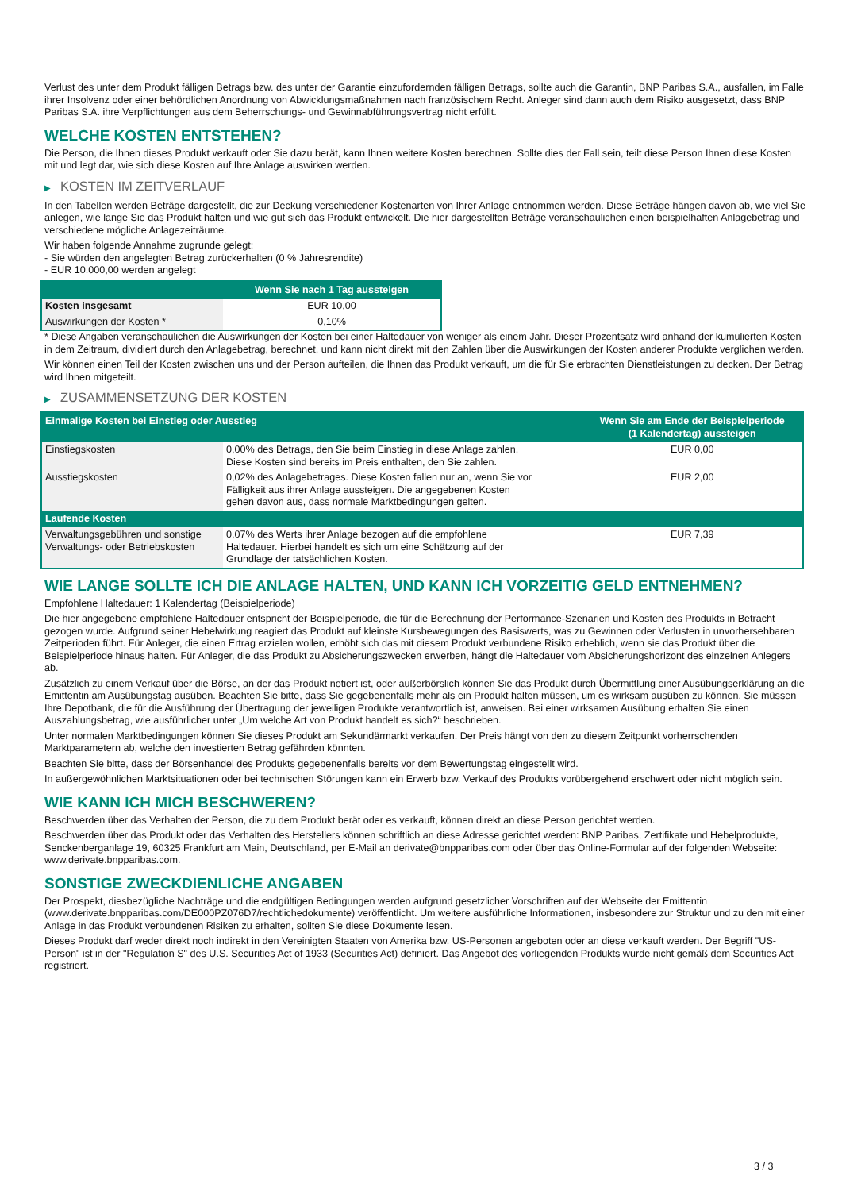Verlust des unter dem Produkt fälligen Betrags bzw. des unter der Garantie einzufordernden fälligen Betrags, sollte auch die Garantin, BNP Paribas S.A., ausfallen, im Falle ihrer Insolvenz oder einer behördlichen Anordnung von Abwicklungsmaßnahmen nach französischem Recht. Anleger sind dann auch dem Risiko ausgesetzt, dass BNP Paribas S.A. ihre Verpflichtungen aus dem Beherrschungs- und Gewinnabführungsvertrag nicht erfüllt.
WELCHE KOSTEN ENTSTEHEN?
Die Person, die Ihnen dieses Produkt verkauft oder Sie dazu berät, kann Ihnen weitere Kosten berechnen. Sollte dies der Fall sein, teilt diese Person Ihnen diese Kosten mit und legt dar, wie sich diese Kosten auf Ihre Anlage auswirken werden.
▶ KOSTEN IM ZEITVERLAUF
In den Tabellen werden Beträge dargestellt, die zur Deckung verschiedener Kostenarten von Ihrer Anlage entnommen werden. Diese Beträge hängen davon ab, wie viel Sie anlegen, wie lange Sie das Produkt halten und wie gut sich das Produkt entwickelt. Die hier dargestellten Beträge veranschaulichen einen beispielhaften Anlagebetrag und verschiedene mögliche Anlagezeiträume.
Wir haben folgende Annahme zugrunde gelegt:
- Sie würden den angelegten Betrag zurückerhalten (0 % Jahresrendite)
- EUR 10.000,00 werden angelegt
| | Wenn Sie nach 1 Tag aussteigen |
| --- | --- |
| Kosten insgesamt | EUR 10,00 |
| Auswirkungen der Kosten * | 0,10% |
* Diese Angaben veranschaulichen die Auswirkungen der Kosten bei einer Haltedauer von weniger als einem Jahr. Dieser Prozentsatz wird anhand der kumulierten Kosten in dem Zeitraum, dividiert durch den Anlagebetrag, berechnet, und kann nicht direkt mit den Zahlen über die Auswirkungen der Kosten anderer Produkte verglichen werden.
Wir können einen Teil der Kosten zwischen uns und der Person aufteilen, die Ihnen das Produkt verkauft, um die für Sie erbrachten Dienstleistungen zu decken. Der Betrag wird Ihnen mitgeteilt.
▶ ZUSAMMENSETZUNG DER KOSTEN
| Einmalige Kosten bei Einstieg oder Ausstieg | | Wenn Sie am Ende der Beispielperiode (1 Kalendertag) aussteigen |
| --- | --- | --- |
| Einstiegskosten | 0,00% des Betrags, den Sie beim Einstieg in diese Anlage zahlen. Diese Kosten sind bereits im Preis enthalten, den Sie zahlen. | EUR 0,00 |
| Ausstiegskosten | 0,02% des Anlagebetrages. Diese Kosten fallen nur an, wenn Sie vor Fälligkeit aus ihrer Anlage aussteigen. Die angegebenen Kosten gehen davon aus, dass normale Marktbedingungen gelten. | EUR 2,00 |
| Laufende Kosten | | |
| Verwaltungsgebühren und sonstige Verwaltungs- oder Betriebskosten | 0,07% des Werts ihrer Anlage bezogen auf die empfohlene Haltedauer. Hierbei handelt es sich um eine Schätzung auf der Grundlage der tatsächlichen Kosten. | EUR 7,39 |
WIE LANGE SOLLTE ICH DIE ANLAGE HALTEN, UND KANN ICH VORZEITIG GELD ENTNEHMEN?
Empfohlene Haltedauer: 1 Kalendertag (Beispielperiode)
Die hier angegebene empfohlene Haltedauer entspricht der Beispielperiode, die für die Berechnung der Performance-Szenarien und Kosten des Produkts in Betracht gezogen wurde. Aufgrund seiner Hebelwirkung reagiert das Produkt auf kleinste Kursbewegungen des Basiswerts, was zu Gewinnen oder Verlusten in unvorhersehbaren Zeitperioden führt. Für Anleger, die einen Ertrag erzielen wollen, erhöht sich das mit diesem Produkt verbundene Risiko erheblich, wenn sie das Produkt über die Beispielperiode hinaus halten. Für Anleger, die das Produkt zu Absicherungszwecken erwerben, hängt die Haltedauer vom Absicherungshorizont des einzelnen Anlegers ab.
Zusätzlich zu einem Verkauf über die Börse, an der das Produkt notiert ist, oder außerbörslich können Sie das Produkt durch Übermittlung einer Ausübungserklärung an die Emittentin am Ausübungstag ausüben. Beachten Sie bitte, dass Sie gegebenenfalls mehr als ein Produkt halten müssen, um es wirksam ausüben zu können. Sie müssen Ihre Depotbank, die für die Ausführung der Übertragung der jeweiligen Produkte verantwortlich ist, anweisen. Bei einer wirksamen Ausübung erhalten Sie einen Auszahlungsbetrag, wie ausführlicher unter „Um welche Art von Produkt handelt es sich?“ beschrieben.
Unter normalen Marktbedingungen können Sie dieses Produkt am Sekundärmarkt verkaufen. Der Preis hängt von den zu diesem Zeitpunkt vorherrschenden Marktparametern ab, welche den investierten Betrag gefährden könnten.
Beachten Sie bitte, dass der Börsenhandel des Produkts gegebenenfalls bereits vor dem Bewertungstag eingestellt wird.
In außergewöhnlichen Marktsituationen oder bei technischen Störungen kann ein Erwerb bzw. Verkauf des Produkts vorübergehend erschwert oder nicht möglich sein.
WIE KANN ICH MICH BESCHWEREN?
Beschwerden über das Verhalten der Person, die zu dem Produkt berät oder es verkauft, können direkt an diese Person gerichtet werden.
Beschwerden über das Produkt oder das Verhalten des Herstellers können schriftlich an diese Adresse gerichtet werden: BNP Paribas, Zertifikate und Hebelprodukte, Senckenberganlage 19, 60325 Frankfurt am Main, Deutschland, per E-Mail an derivate@bnpparibas.com oder über das Online-Formular auf der folgenden Webseite: www.derivate.bnpparibas.com.
SONSTIGE ZWECKDIENLICHE ANGABEN
Der Prospekt, diesbezügliche Nachträge und die endgültigen Bedingungen werden aufgrund gesetzlicher Vorschriften auf der Webseite der Emittentin (www.derivate.bnpparibas.com/DE000PZ076D7/rechtlichedokumente) veröffentlicht. Um weitere ausführliche Informationen, insbesondere zur Struktur und zu den mit einer Anlage in das Produkt verbundenen Risiken zu erhalten, sollten Sie diese Dokumente lesen.
Dieses Produkt darf weder direkt noch indirekt in den Vereinigten Staaten von Amerika bzw. US-Personen angeboten oder an diese verkauft werden. Der Begriff "US-Person" ist in der "Regulation S" des U.S. Securities Act of 1933 (Securities Act) definiert. Das Angebot des vorliegenden Produkts wurde nicht gemäß dem Securities Act registriert.
3 / 3